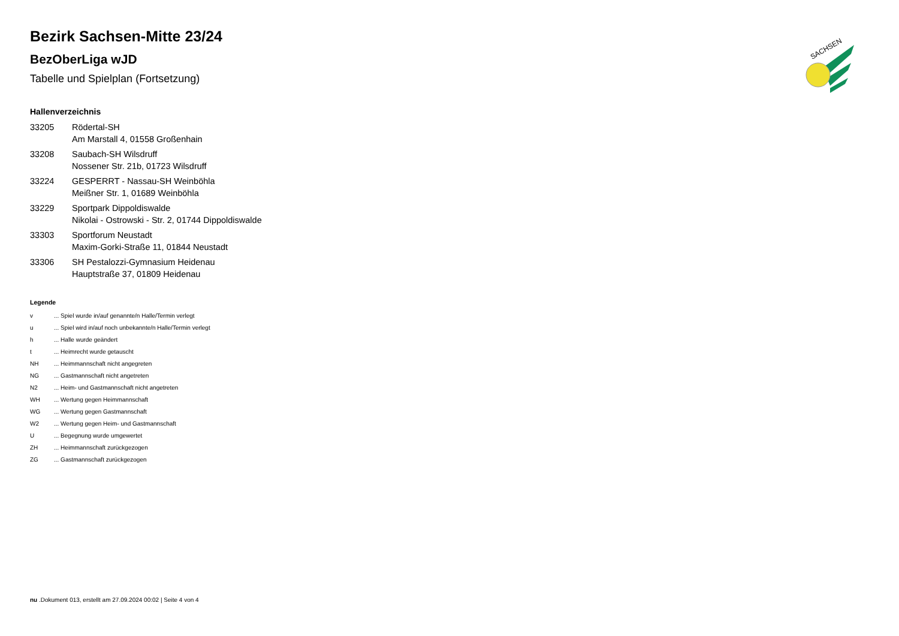SACHSEN
Bezirk Sachsen-Mitte 23/24
BezOberLiga wJD
Tabelle und Spielplan (Fortsetzung)
Hallenverzeichnis
| 33205 | Rödertal-SH |
| | Am Marstall 4, 01558 Großenhain |
| 33208 | Saubach-SH Wilsdruff |
| | Nossener Str. 21b, 01723 Wilsdruff |
| 33224 | GESPERRT - Nassau-SH Weinböhla |
| | Meißner Str. 1, 01689 Weinböhla |
| 33229 | Sportpark Dippoldiswalde |
| | Nikolai - Ostrowski - Str. 2, 01744 Dippoldiswalde |
| 33303 | Sportforum Neustadt |
| | Maxim-Gorki-Straße 11, 01844 Neustadt |
| 33306 | SH Pestalozzi-Gymnasium Heidenau |
| | Hauptstraße 37, 01809 Heidenau |
Legende
| v | ... Spiel wurde in/auf genannte/n Halle/Termin verlegt |
| u | ... Spiel wird in/auf noch unbekannte/n Halle/Termin verlegt |
| h | ... Halle wurde geändert |
| t | ... Heimrecht wurde getauscht |
| NH | ... Heimmannschaft nicht angegreten |
| NG | ... Gastmannschaft nicht angetreten |
| N2 | ... Heim- und Gastmannschaft nicht angetreten |
| WH | ... Wertung gegen Heimmannschaft |
| WG | ... Wertung gegen Gastmannschaft |
| W2 | ... Wertung gegen Heim- und Gastmannschaft |
| U | ... Begegnung wurde umgewertet |
| ZH | ... Heimmannschaft zurückgezogen |
| ZG | ... Gastmannschaft zurückgezogen |
nu .Dokument 013, erstellt am 27.09.2024 00:02 | Seite 4 von 4